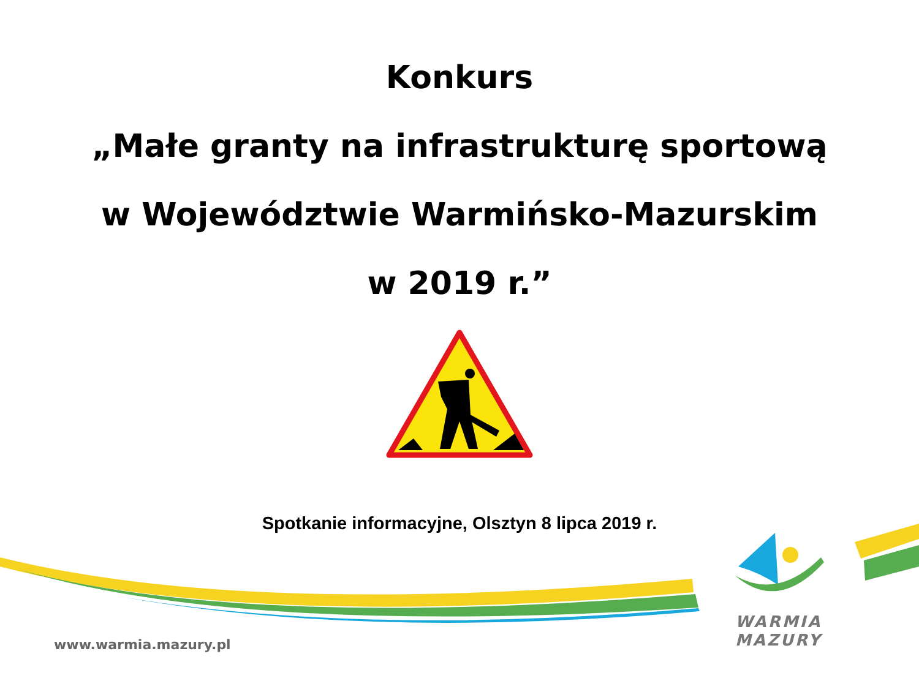Konkurs
„Małe granty na infrastrukturę sportową
w Województwie Warmińsko-Mazurskim
w 2019 r.”
Spotkanie informacyjne, Olsztyn 8 lipca 2019 r.
WARMIA
MAZURY
www.warmia.mazury.pl